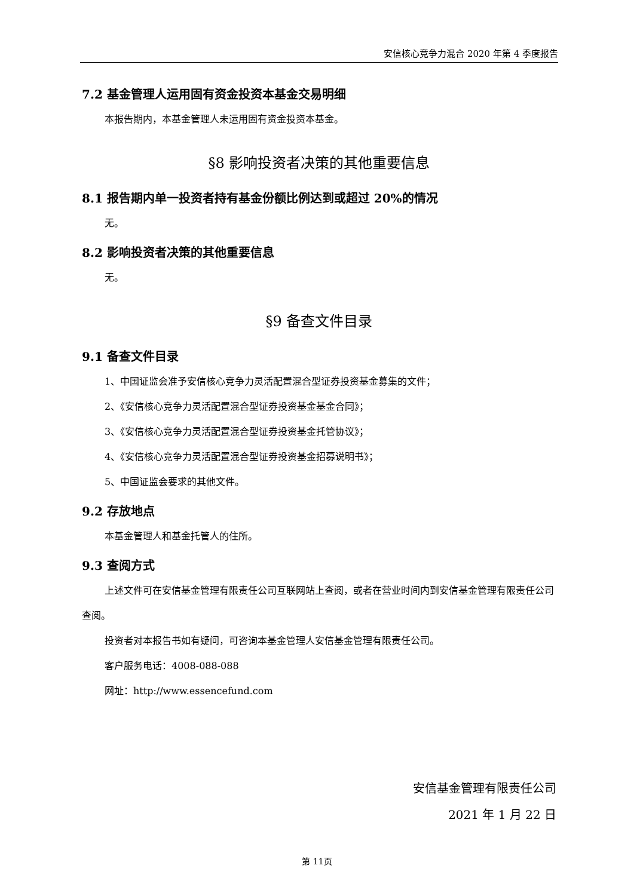安信核心竞争力混合 2020 年第 4 季度报告
7.2 基金管理人运用固有资金投资本基金交易明细
本报告期内，本基金管理人未运用固有资金投资本基金。
§8 影响投资者决策的其他重要信息
8.1 报告期内单一投资者持有基金份额比例达到或超过 20%的情况
无。
8.2 影响投资者决策的其他重要信息
无。
§9 备查文件目录
9.1 备查文件目录
1、中国证监会准予安信核心竞争力灵活配置混合型证券投资基金募集的文件；
2、《安信核心竞争力灵活配置混合型证券投资基金基金合同》；
3、《安信核心竞争力灵活配置混合型证券投资基金托管协议》；
4、《安信核心竞争力灵活配置混合型证券投资基金招募说明书》；
5、中国证监会要求的其他文件。
9.2 存放地点
本基金管理人和基金托管人的住所。
9.3 查阅方式
上述文件可在安信基金管理有限责任公司互联网站上查阅，或者在营业时间内到安信基金管理有限责任公司查阅。
投资者对本报告书如有疑问，可咨询本基金管理人安信基金管理有限责任公司。
客户服务电话：4008-088-088
网址：http://www.essencefund.com
安信基金管理有限责任公司
2021 年 1 月 22 日
第 11页